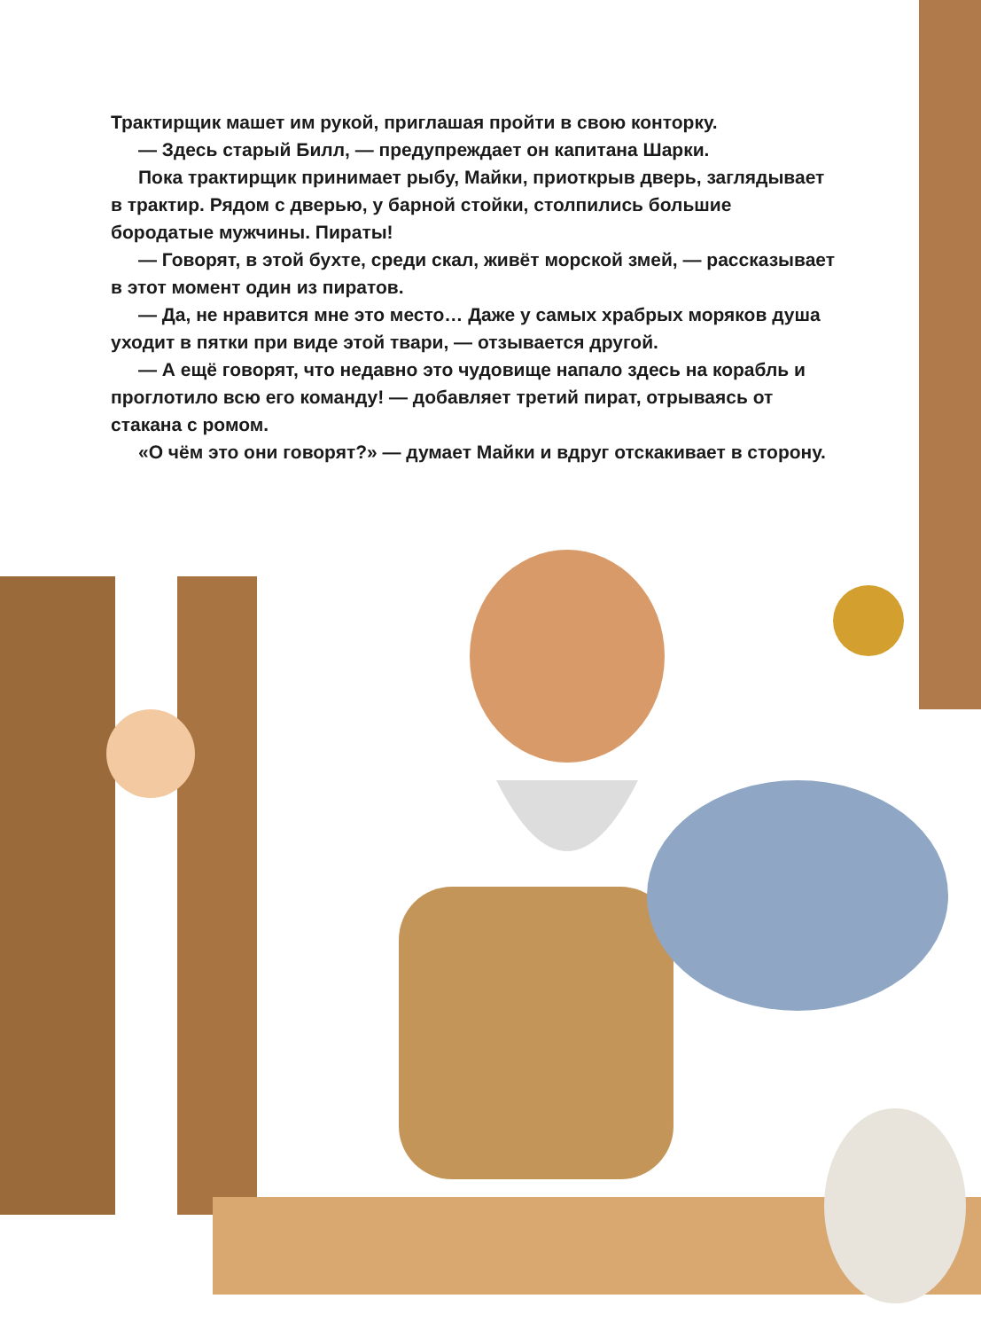Трактирщик машет им рукой, приглашая пройти в свою конторку.
— Здесь старый Билл, — предупреждает он капитана Шарки.
Пока трактирщик принимает рыбу, Майки, приоткрыв дверь, заглядывает в трактир. Рядом с дверью, у барной стойки, столпились большие бородатые мужчины. Пираты!
— Говорят, в этой бухте, среди скал, живёт морской змей, — рассказывает в этот момент один из пиратов.
— Да, не нравится мне это место… Даже у самых храбрых моряков душа уходит в пятки при виде этой твари, — отзывается другой.
— А ещё говорят, что недавно это чудовище напало здесь на корабль и проглотило всю его команду! — добавляет третий пират, отрываясь от стакана с ромом.
«О чём это они говорят?» — думает Майки и вдруг отскакивает в сторону.